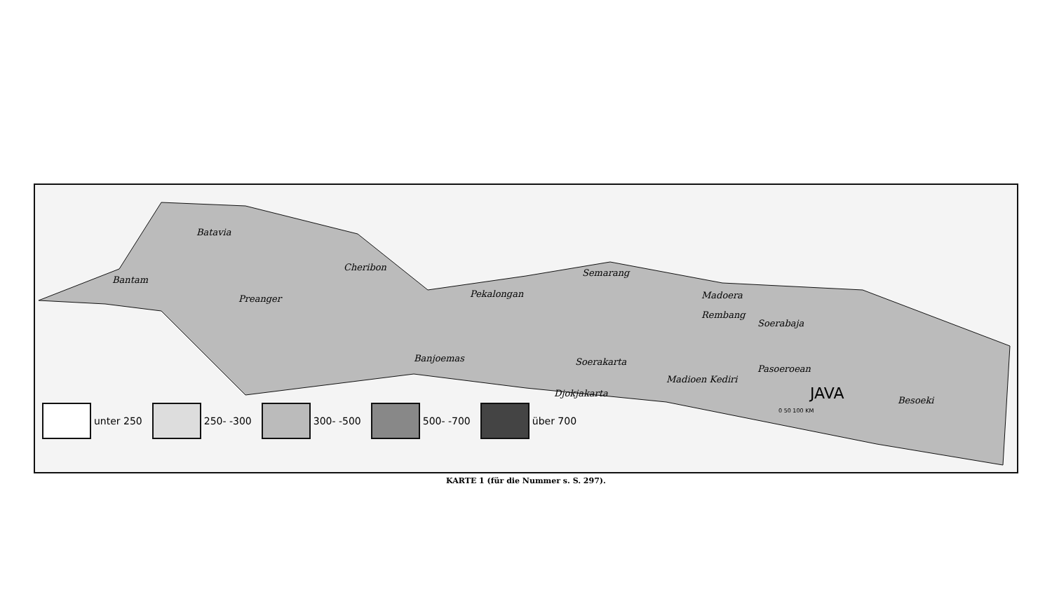JAVA
0 50 100 KM
Batavia
Bantam
Cheribon
Preanger Pekalongan
Semarang
Madoera
Rembang
Soerabaja
Banjoemas Soerakarta
Pasoeroean
Madioen Kediri
Djokjakarta
Besoeki
unter 250 250- -300 300- -500 500- -700 über 700
KARTE 1 (für die Nummer s. S. 297).